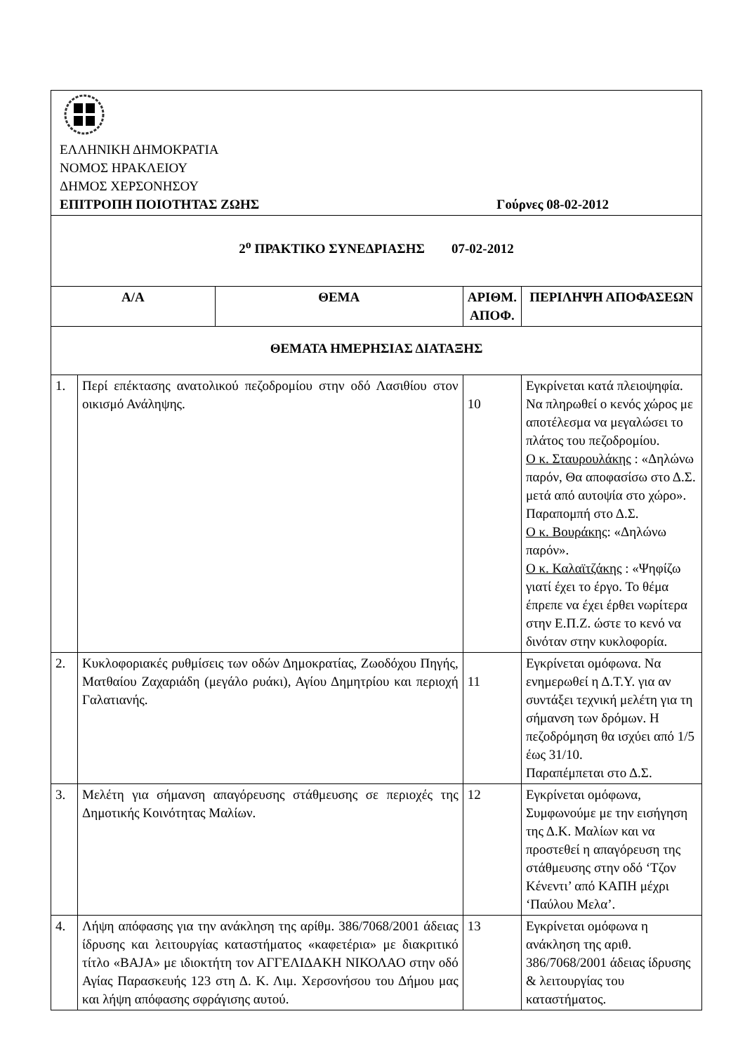| ΕΛΛΗΝΙΚΗ ΔΗΜΟΚΡΑΤΙΑ ΝΟΜΟΣ ΗΡΑΚΛΕΙΟΥ ΔΗΜΟΣ ΧΕΡΣΟΝΗΣΟΥ ΕΠΙΤΡΟΠΗ ΠΟΙΟΤΗΤΑΣ ΖΩΗΣ Γούρνες 08-02-2012 | | | | |
| 2<sup>ο</sup> ΠΡΑΚΤΙΚΟ ΣΥΝΕΔΡΙΑΣΗΣ 07-02-2012 | | | | |
| Α/Α | | ΘΕΜΑ | ΑΡΙΘΜ. ΑΠΟΦ. | ΠΕΡΙΛΗΨΗ ΑΠΟΦΑΣΕΩΝ |
| ΘΕΜΑΤΑ ΗΜΕΡΗΣΙΑΣ ΔΙΑΤΑΞΗΣ | | | | |
| 1. | Περί επέκτασης ανατολικού πεζοδρομίου στην οδό Λασιθίου στον οικισμό Ανάληψης. | | 10 | Εγκρίνεται κατά πλειοψηφία. Να πληρωθεί ο κενός χώρος με αποτέλεσμα να μεγαλώσει το πλάτος του πεζοδρομίου. Ο κ. Σταυρουλάκης : «Δηλώνω παρόν, Θα αποφασίσω στο Δ.Σ. μετά από αυτοψία στο χώρο». Παραπομπή στο Δ.Σ. Ο κ. Βουράκης : «Δηλώνω παρόν». Ο κ. Καλαϊτζάκης : «Ψηφίζω γιατί έχει το έργο. Το θέμα έπρεπε να έχει έρθει νωρίτερα στην Ε.Π.Ζ. ώστε το κενό να δινόταν στην κυκλοφορία. |
| 2. | Κυκλοφοριακές ρυθμίσεις των οδών Δημοκρατίας, Ζωοδόχου Πηγής, Ματθαίου Ζαχαριάδη (μεγάλο ρυάκι), Αγίου Δημητρίου και περιοχή Γαλατιανής. | | 11 | Εγκρίνεται ομόφωνα. Να ενημερωθεί η Δ.Τ.Υ. για αν συντάξει τεχνική μελέτη για τη σήμανση των δρόμων. Η πεζοδρόμηση θα ισχύει από 1/5 έως 31/10. Παραπέμπεται στο Δ.Σ. |
| 3. | Μελέτη για σήμανση απαγόρευσης στάθμευσης σε περιοχές της Δημοτικής Κοινότητας Μαλίων. | | 12 | Εγκρίνεται ομόφωνα, Συμφωνούμε με την εισήγηση της Δ.Κ. Μαλίων και να προστεθεί η απαγόρευση της στάθμευσης στην οδό ‘Τζον Κένεντι’ από ΚΑΠΗ μέχρι ‘Παύλου Μελα’. |
| 4. | Λήψη απόφασης για την ανάκληση της αρίθμ. 386/7068/2001 άδειας ίδρυσης και λειτουργίας καταστήματος «καφετέρια» με διακριτικό τίτλο «ΒΑJΑ» με ιδιοκτήτη τον ΑΓΓΕΛΙΔΑΚΗ ΝΙΚΟΛΑΟ στην οδό Αγίας Παρασκευής 123 στη Δ. Κ. Λιμ. Χερσονήσου του Δήμου μας και λήψη απόφασης σφράγισης αυτού. | | 13 | Εγκρίνεται ομόφωνα η ανάκληση της αριθ. 386/7068/2001 άδειας ίδρυσης & λειτουργίας του καταστήματος. |